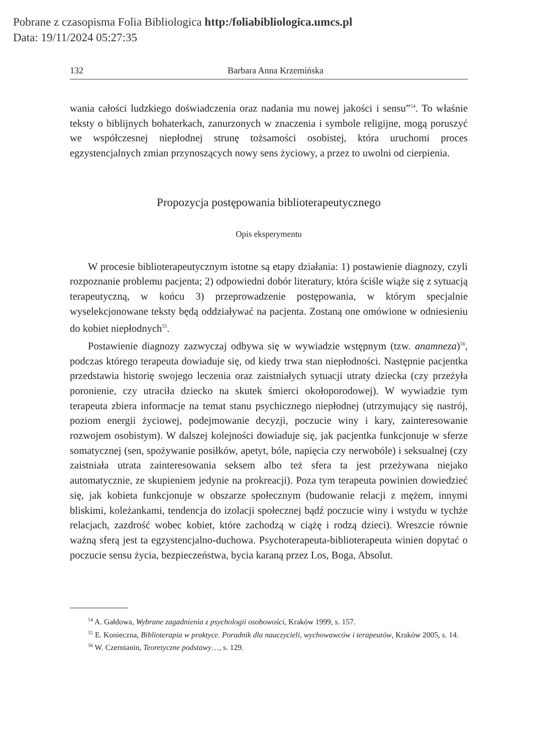Pobrane z czasopisma Folia Bibliologica http:/foliabibliologica.umcs.pl
Data: 19/11/2024 05:27:35
132 Barbara Anna Krzemińska
wania całości ludzkiego doświadczenia oraz nadania mu nowej jakości i sensu”<sup>54</sup>. To właśnie teksty o biblijnych bohaterkach, zanurzonych w znaczenia i symbole religijne, mogą poruszyć we współczesnej niepłodnej strunę tożsamości osobistej, która uruchomi proces egzystencjalnych zmian przynoszących nowy sens życiowy, a przez to uwolni od cierpienia.
Propozycja postępowania biblioterapeutycznego
Opis eksperymentu
W procesie biblioterapeutycznym istotne są etapy działania: 1) postawienie diagnozy, czyli rozpoznanie problemu pacjenta; 2) odpowiedni dobór literatury, która ściśle wiąże się z sytuacją terapeutyczną, w końcu 3) przeprowadzenie postępowania, w którym specjalnie wyselekcjonowane teksty będą oddziaływać na pacjenta. Zostaną one omówione w odniesieniu do kobiet niepłodnych<sup>55</sup>.
Postawienie diagnozy zazwyczaj odbywa się w wywiadzie wstępnym (tzw. anamneza)<sup>56</sup>, podczas którego terapeuta dowiaduje się, od kiedy trwa stan niepłodności. Następnie pacjentka przedstawia historię swojego leczenia oraz zaistniałych sytuacji utraty dziecka (czy przeżyła poronienie, czy utraciła dziecko na skutek śmierci okołoporodowej). W wywiadzie tym terapeuta zbiera informacje na temat stanu psychicznego niepłodnej (utrzymujący się nastrój, poziom energii życiowej, podejmowanie decyzji, poczucie winy i kary, zainteresowanie rozwojem osobistym). W dalszej kolejności dowiaduje się, jak pacjentka funkcjonuje w sferze somatycznej (sen, spożywanie posiłków, apetyt, bóle, napięcia czy nerwobóle) i seksualnej (czy zaistniała utrata zainteresowania seksem albo też sfera ta jest przeżywana niejako automatycznie, ze skupieniem jedynie na prokreacji). Poza tym terapeuta powinien dowiedzieć się, jak kobieta funkcjonuje w obszarze społecznym (budowanie relacji z mężem, innymi bliskimi, koleżankami, tendencja do izolacji społecznej bądź poczucie winy i wstydu w tychże relacjach, zazdrość wobec kobiet, które zachodzą w ciążę i rodzą dzieci). Wreszcie równie ważną sferą jest ta egzystencjalno-duchowa. Psychoterapeuta-biblioterapeuta winien dopytać o poczucie sensu życia, bezpieczeństwa, bycia karaną przez Los, Boga, Absolut.
<sup>54</sup> A. Gałdowa, Wybrane zagadnienia z psychologii osobowości, Kraków 1999, s. 157.
<sup>55</sup> E. Konieczna, Biblioterapia w praktyce. Poradnik dla nauczycieli, wychowawców i terapeutów, Kraków 2005, s. 14.
<sup>56</sup> W. Czernianin, Teoretyczne podstawy…, s. 129.